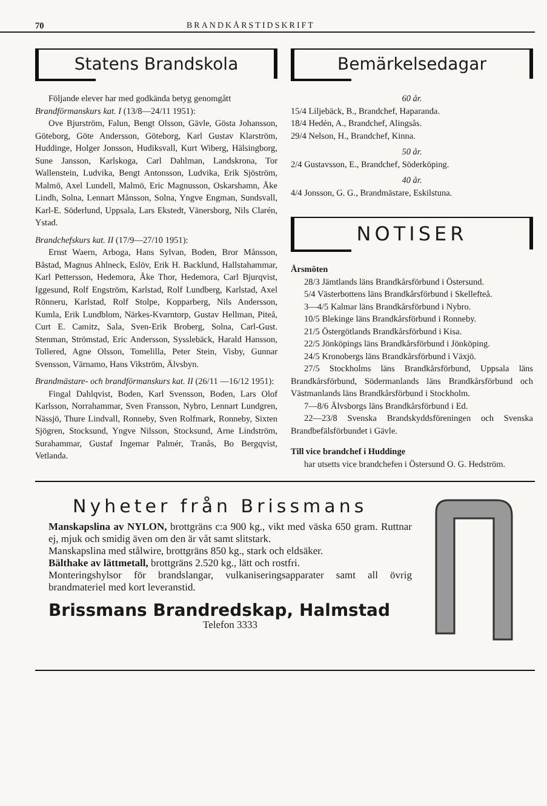70 BRANDKÅRSTIDSKRIFT
Statens Brandskola
Följande elever har med godkända betyg genomgått
Brandförmanskurs kat. I (13/8—24/11 1951):
Ove Bjurström, Falun, Bengt Olsson, Gävle, Gösta Johansson, Göteborg, Göte Andersson, Göteborg, Karl Gustav Klarström, Huddinge, Holger Jonsson, Hudiksvall, Kurt Wiberg, Hälsingborg, Sune Jansson, Karlskoga, Carl Dahlman, Landskrona, Tor Wallenstein, Ludvika, Bengt Antonsson, Ludvika, Erik Sjöström, Malmö, Axel Lundell, Malmö, Eric Magnusson, Oskarshamn, Åke Lindh, Solna, Lennart Månsson, Solna, Yngve Engman, Sundsvall, Karl-E. Söderlund, Uppsala, Lars Ekstedt, Vänersborg, Nils Clarén, Ystad.
Brandchefskurs kat. II (17/9—27/10 1951):
Ernst Waern, Arboga, Hans Sylvan, Boden, Bror Månsson, Båstad, Magnus Ahlneck, Eslöv, Erik H. Backlund, Hallstahammar, Karl Pettersson, Hedemora, Åke Thor, Hedemora, Carl Bjurqvist, Iggesund, Rolf Engström, Karlstad, Rolf Lundberg, Karlstad, Axel Rönneru, Karlstad, Rolf Stolpe, Kopparberg, Nils Andersson, Kumla, Erik Lundblom, Närkes-Kvarntorp, Gustav Hellman, Piteå, Curt E. Camitz, Sala, Sven-Erik Broberg, Solna, Carl-Gust. Stenman, Strömstad, Eric Andersson, Sysslebäck, Harald Hansson, Tollered, Agne Olsson, Tomelilla, Peter Stein, Visby, Gunnar Svensson, Värnamo, Hans Vikström, Älvsbyn.
Brandmästare- och brandförmanskurs kat. II (26/11 —16/12 1951):
Fingal Dahlqvist, Boden, Karl Svensson, Boden, Lars Olof Karlsson, Norrahammar, Sven Fransson, Nybro, Lennart Lundgren, Nässjö, Thure Lindvall, Ronneby, Sven Rolfmark, Ronneby, Sixten Sjögren, Stocksund, Yngve Nilsson, Stocksund, Arne Lindström, Surahammar, Gustaf Ingemar Palmér, Tranås, Bo Bergqvist, Vetlanda.
Bemärkelsedagar
60 år.
15/4 Liljebäck, B., Brandchef, Haparanda.
18/4 Hedén, A., Brandchef, Alingsås.
29/4 Nelson, H., Brandchef, Kinna.
50 år.
2/4 Gustavsson, E., Brandchef, Söderköping.
40 år.
4/4 Jonsson, G. G., Brandmästare, Eskilstuna.
NOTISER
Årsmöten
28/3 Jämtlands läns Brandkårsförbund i Östersund.
5/4 Västerbottens läns Brandkårsförbund i Skellefteå.
3—4/5 Kalmar läns Brandkårsförbund i Nybro.
10/5 Blekinge läns Brandkårsförbund i Ronneby.
21/5 Östergötlands Brandkårsförbund i Kisa.
22/5 Jönköpings läns Brandkårsförbund i Jönköping.
24/5 Kronobergs läns Brandkårsförbund i Växjö.
27/5 Stockholms läns Brandkårsförbund, Uppsala läns Brandkårsförbund, Södermanlands läns Brandkårsförbund och Västmanlands läns Brandkårsförbund i Stockholm.
7—8/6 Älvsborgs läns Brandkårsförbund i Ed.
22—23/8 Svenska Brandskyddsföreningen och Svenska Brandbefälsförbundet i Gävle.
Till vice brandchef i Huddinge
har utsetts vice brandchefen i Östersund O. G. Hedström.
Nyheter från Brissmans
Manskapslina av NYLON, brottgräns c:a 900 kg., vikt med väska 650 gram. Ruttnar ej, mjuk och smidig även om den är våt samt slitstark.
Manskapslina med stålwire, brottgräns 850 kg., stark och eldsäker.
Bälthake av lättmetall, brottgräns 2.520 kg., lätt och rostfri.
Monteringshylsor för brandslangar, vulkaniseringsapparater samt all övrig brandmateriel med kort leveranstid.
Brissmans Brandredskap, Halmstad
Telefon 3333